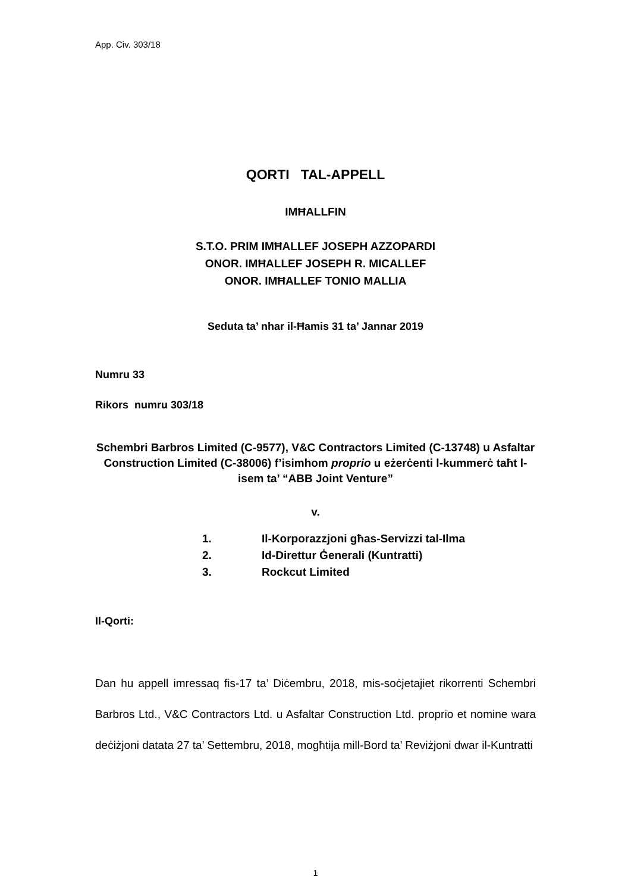App. Civ. 303/18
QORTI TAL-APPELL
IMĦALLFIN
S.T.O. PRIM IMĦALLEF JOSEPH AZZOPARDI
ONOR. IMĦALLEF JOSEPH R. MICALLEF
ONOR. IMĦALLEF TONIO MALLIA
Seduta ta’ nhar il-Ħamis 31 ta’ Jannar 2019
Numru 33
Rikors numru 303/18
Schembri Barbros Limited (C-9577), V&C Contractors Limited (C-13748) u Asfaltar Construction Limited (C-38006) f’isimhom proprio u eżerċenti l-kummerċ taħt l-isem ta’ “ABB Joint Venture”
v.
1. Il-Korporazzjoni għas-Servizzi tal-Ilma
2. Id-Direttur Ġenerali (Kuntratti)
3. Rockcut Limited
Il-Qorti:
Dan hu appell imressaq fis-17 ta’ Diċembru, 2018, mis-soċjetajiet rikorrenti Schembri Barbros Ltd., V&C Contractors Ltd. u Asfaltar Construction Ltd. proprio et nomine wara deċiżjoni datata 27 ta’ Settembru, 2018, mogħtija mill-Bord ta’ Reviżjoni dwar il-Kuntratti
1